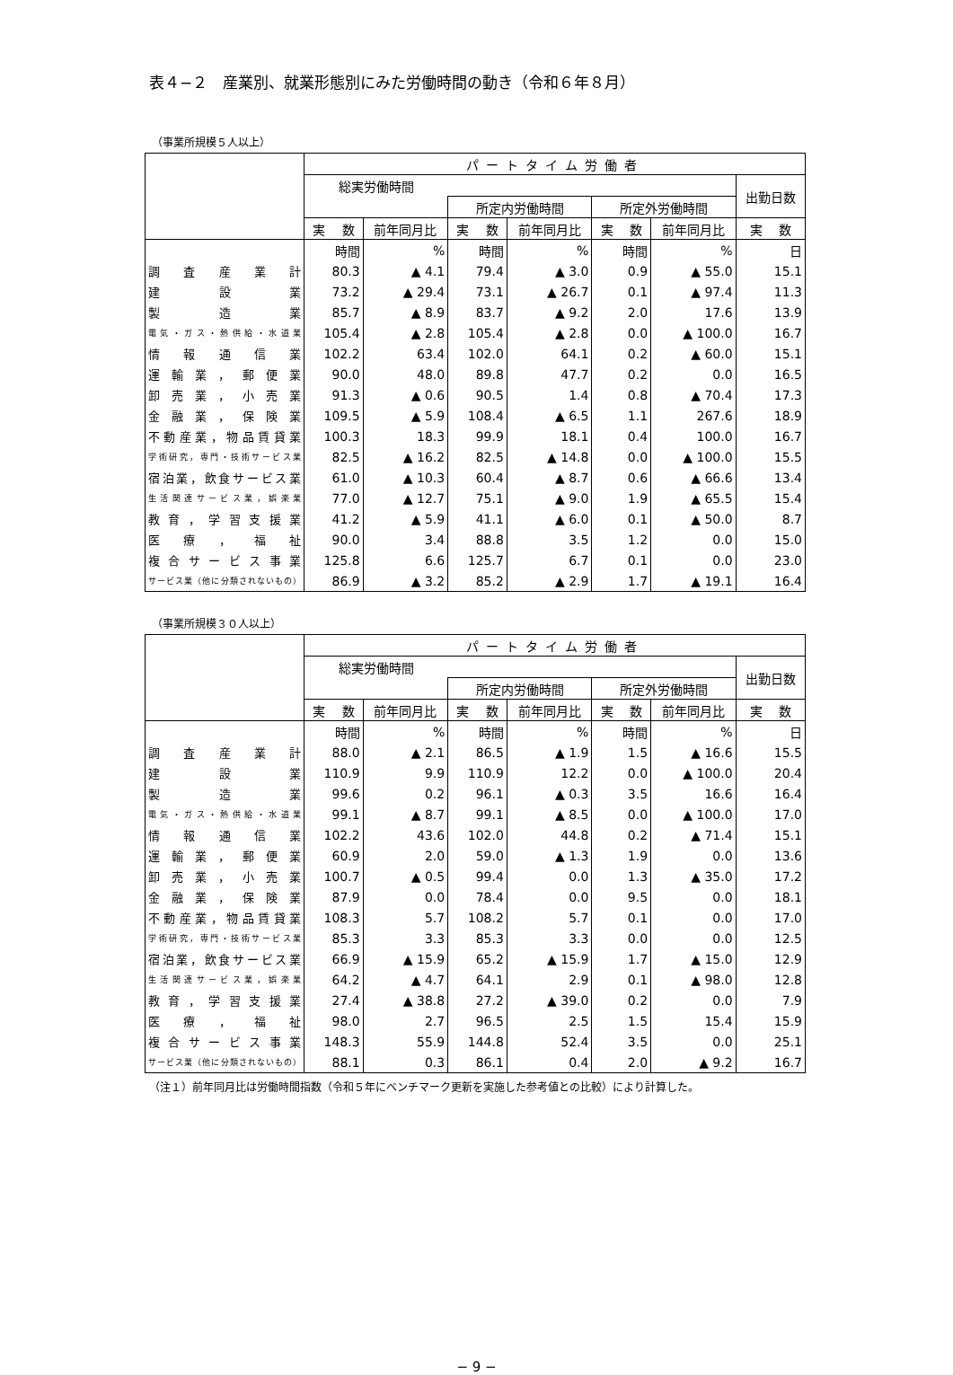表４−２　産業別、就業形態別にみた労働時間の動き（令和６年８月）
（事業所規模５人以上）
| | パートタイム労働者 | | | | | | |
| --- | --- | --- | --- | --- | --- | --- | --- |
| | 総実労働時間 | | | | | | 出勤日数 |
| | | | 所定内労働時間 | | 所定外労働時間 | | |
| | 実 数 | 前年同月比 | 実 数 | 前年同月比 | 実 数 | 前年同月比 | 実 数 |
| | 時間 | % | 時間 | % | 時間 | % | 日 |
| 調査産業計 | 80.3 | ▲ 4.1 | 79.4 | ▲ 3.0 | 0.9 | ▲ 55.0 | 15.1 |
| 建設業 | 73.2 | ▲ 29.4 | 73.1 | ▲ 26.7 | 0.1 | ▲ 97.4 | 11.3 |
| 製造業 | 85.7 | ▲ 8.9 | 83.7 | ▲ 9.2 | 2.0 | 17.6 | 13.9 |
| 電気・ガス・熱供給・水道業 | 105.4 | ▲ 2.8 | 105.4 | ▲ 2.8 | 0.0 | ▲ 100.0 | 16.7 |
| 情報通信業 | 102.2 | 63.4 | 102.0 | 64.1 | 0.2 | ▲ 60.0 | 15.1 |
| 運輸業，郵便業 | 90.0 | 48.0 | 89.8 | 47.7 | 0.2 | 0.0 | 16.5 |
| 卸売業，小売業 | 91.3 | ▲ 0.6 | 90.5 | 1.4 | 0.8 | ▲ 70.4 | 17.3 |
| 金融業，保険業 | 109.5 | ▲ 5.9 | 108.4 | ▲ 6.5 | 1.1 | 267.6 | 18.9 |
| 不動産業，物品賃貸業 | 100.3 | 18.3 | 99.9 | 18.1 | 0.4 | 100.0 | 16.7 |
| 学術研究，専門・技術サービス業 | 82.5 | ▲ 16.2 | 82.5 | ▲ 14.8 | 0.0 | ▲ 100.0 | 15.5 |
| 宿泊業，飲食サービス業 | 61.0 | ▲ 10.3 | 60.4 | ▲ 8.7 | 0.6 | ▲ 66.6 | 13.4 |
| 生活関連サービス業，娯楽業 | 77.0 | ▲ 12.7 | 75.1 | ▲ 9.0 | 1.9 | ▲ 65.5 | 15.4 |
| 教育，学習支援業 | 41.2 | ▲ 5.9 | 41.1 | ▲ 6.0 | 0.1 | ▲ 50.0 | 8.7 |
| 医療，福祉 | 90.0 | 3.4 | 88.8 | 3.5 | 1.2 | 0.0 | 15.0 |
| 複合サービス事業 | 125.8 | 6.6 | 125.7 | 6.7 | 0.1 | 0.0 | 23.0 |
| サービス業（他に分類されないもの） | 86.9 | ▲ 3.2 | 85.2 | ▲ 2.9 | 1.7 | ▲ 19.1 | 16.4 |
（事業所規模３０人以上）
| | パートタイム労働者 | | | | | | |
| --- | --- | --- | --- | --- | --- | --- | --- |
| | 総実労働時間 | | | | | | 出勤日数 |
| | | | 所定内労働時間 | | 所定外労働時間 | | |
| | 実 数 | 前年同月比 | 実 数 | 前年同月比 | 実 数 | 前年同月比 | 実 数 |
| | 時間 | % | 時間 | % | 時間 | % | 日 |
| 調査産業計 | 88.0 | ▲ 2.1 | 86.5 | ▲ 1.9 | 1.5 | ▲ 16.6 | 15.5 |
| 建設業 | 110.9 | 9.9 | 110.9 | 12.2 | 0.0 | ▲ 100.0 | 20.4 |
| 製造業 | 99.6 | 0.2 | 96.1 | ▲ 0.3 | 3.5 | 16.6 | 16.4 |
| 電気・ガス・熱供給・水道業 | 99.1 | ▲ 8.7 | 99.1 | ▲ 8.5 | 0.0 | ▲ 100.0 | 17.0 |
| 情報通信業 | 102.2 | 43.6 | 102.0 | 44.8 | 0.2 | ▲ 71.4 | 15.1 |
| 運輸業，郵便業 | 60.9 | 2.0 | 59.0 | ▲ 1.3 | 1.9 | 0.0 | 13.6 |
| 卸売業，小売業 | 100.7 | ▲ 0.5 | 99.4 | 0.0 | 1.3 | ▲ 35.0 | 17.2 |
| 金融業，保険業 | 87.9 | 0.0 | 78.4 | 0.0 | 9.5 | 0.0 | 18.1 |
| 不動産業，物品賃貸業 | 108.3 | 5.7 | 108.2 | 5.7 | 0.1 | 0.0 | 17.0 |
| 学術研究，専門・技術サービス業 | 85.3 | 3.3 | 85.3 | 3.3 | 0.0 | 0.0 | 12.5 |
| 宿泊業，飲食サービス業 | 66.9 | ▲ 15.9 | 65.2 | ▲ 15.9 | 1.7 | ▲ 15.0 | 12.9 |
| 生活関連サービス業，娯楽業 | 64.2 | ▲ 4.7 | 64.1 | 2.9 | 0.1 | ▲ 98.0 | 12.8 |
| 教育，学習支援業 | 27.4 | ▲ 38.8 | 27.2 | ▲ 39.0 | 0.2 | 0.0 | 7.9 |
| 医療，福祉 | 98.0 | 2.7 | 96.5 | 2.5 | 1.5 | 15.4 | 15.9 |
| 複合サービス事業 | 148.3 | 55.9 | 144.8 | 52.4 | 3.5 | 0.0 | 25.1 |
| サービス業（他に分類されないもの） | 88.1 | 0.3 | 86.1 | 0.4 | 2.0 | ▲ 9.2 | 16.7 |
（注１）前年同月比は労働時間指数（令和５年にベンチマーク更新を実施した参考値との比較）により計算した。
− 9 −